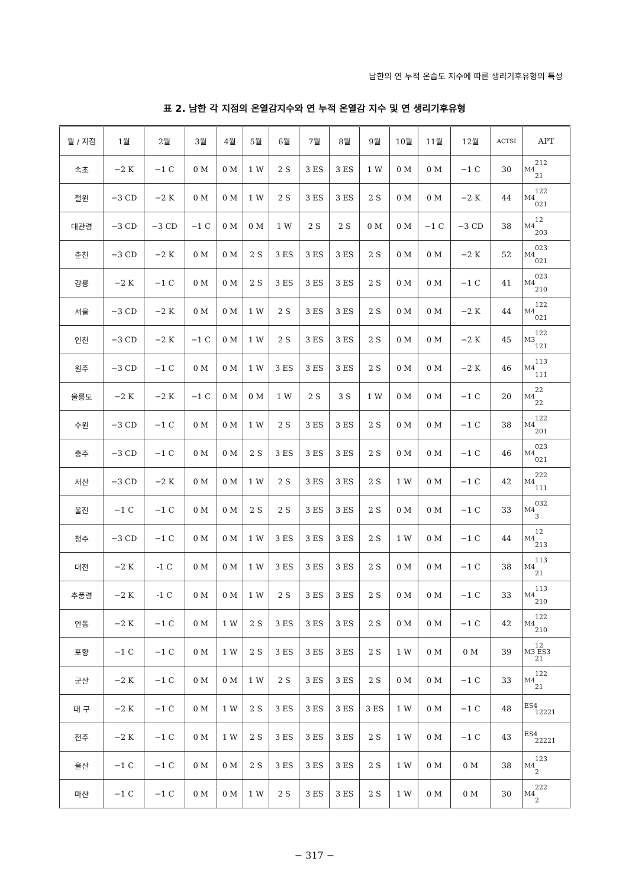남한의 연 누적 온습도 지수에 따른 생리기후유형의 특성
표 2. 남한 각 지점의 온열감지수와 연 누적 온열감 지수 및 연 생리기후유형
| 월 / 지점 | 1월 | 2월 | 3월 | 4월 | 5월 | 6월 | 7월 | 8월 | 9월 | 10월 | 11월 | 12월 | ACTSI | APT |
| --- | --- | --- | --- | --- | --- | --- | --- | --- | --- | --- | --- | --- | --- | --- |
| 속초 | −2 K | −1 C | 0 M | 0 M | 1 W | 2 S | 3 ES | 3 ES | 1 W | 0 M | 0 M | −1 C | 30 | 212 M4 21 |
| 철원 | −3 CD | −2 K | 0 M | 0 M | 1 W | 2 S | 3 ES | 3 ES | 2 S | 0 M | 0 M | −2 K | 44 | 122 M4 021 |
| 대관령 | −3 CD | −3 CD | −1 C | 0 M | 0 M | 1 W | 2 S | 2 S | 0 M | 0 M | −1 C | −3 CD | 38 | 12 M4 203 |
| 춘천 | −3 CD | −2 K | 0 M | 0 M | 2 S | 3 ES | 3 ES | 3 ES | 2 S | 0 M | 0 M | −2 K | 52 | 023 M4 021 |
| 강릉 | −2 K | −1 C | 0 M | 0 M | 2 S | 3 ES | 3 ES | 3 ES | 2 S | 0 M | 0 M | −1 C | 41 | 023 M4 210 |
| 서울 | −3 CD | −2 K | 0 M | 0 M | 1 W | 2 S | 3 ES | 3 ES | 2 S | 0 M | 0 M | −2 K | 44 | 122 M4 021 |
| 인천 | −3 CD | −2 K | −1 C | 0 M | 1 W | 2 S | 3 ES | 3 ES | 2 S | 0 M | 0 M | −2 K | 45 | 122 M3 121 |
| 원주 | −3 CD | −1 C | 0 M | 0 M | 1 W | 3 ES | 3 ES | 3 ES | 2 S | 0 M | 0 M | −2 K | 46 | 113 M4 111 |
| 울릉도 | −2 K | −2 K | −1 C | 0 M | 0 M | 1 W | 2 S | 3 S | 1 W | 0 M | 0 M | −1 C | 20 | 22 M4 22 |
| 수원 | −3 CD | −1 C | 0 M | 0 M | 1 W | 2 S | 3 ES | 3 ES | 2 S | 0 M | 0 M | −1 C | 38 | 122 M4 201 |
| 충주 | −3 CD | −1 C | 0 M | 0 M | 2 S | 3 ES | 3 ES | 3 ES | 2 S | 0 M | 0 M | −1 C | 46 | 023 M4 021 |
| 서산 | −3 CD | −2 K | 0 M | 0 M | 1 W | 2 S | 3 ES | 3 ES | 2 S | 1 W | 0 M | −1 C | 42 | 222 M4 111 |
| 울진 | −1 C | −1 C | 0 M | 0 M | 2 S | 2 S | 3 ES | 3 ES | 2 S | 0 M | 0 M | −1 C | 33 | 032 M4 3 |
| 청주 | −3 CD | −1 C | 0 M | 0 M | 1 W | 3 ES | 3 ES | 3 ES | 2 S | 1 W | 0 M | −1 C | 44 | 12 M4 213 |
| 대전 | −2 K | -1 C | 0 M | 0 M | 1 W | 3 ES | 3 ES | 3 ES | 2 S | 0 M | 0 M | −1 C | 38 | 113 M4 21 |
| 추풍령 | −2 K | -1 C | 0 M | 0 M | 1 W | 2 S | 3 ES | 3 ES | 2 S | 0 M | 0 M | −1 C | 33 | 113 M4 210 |
| 안동 | −2 K | −1 C | 0 M | 1 W | 2 S | 3 ES | 3 ES | 3 ES | 2 S | 0 M | 0 M | −1 C | 42 | 122 M4 210 |
| 포항 | −1 C | −1 C | 0 M | 1 W | 2 S | 3 ES | 3 ES | 3 ES | 2 S | 1 W | 0 M | 0 M | 39 | 12 M3 ES3 21 |
| 군산 | −2 K | −1 C | 0 M | 0 M | 1 W | 2 S | 3 ES | 3 ES | 2 S | 0 M | 0 M | −1 C | 33 | 122 M4 21 |
| 대 구 | −2 K | −1 C | 0 M | 1 W | 2 S | 3 ES | 3 ES | 3 ES | 3 ES | 1 W | 0 M | −1 C | 48 | ES4 12221 |
| 전주 | −2 K | −1 C | 0 M | 1 W | 2 S | 3 ES | 3 ES | 3 ES | 2 S | 1 W | 0 M | −1 C | 43 | ES4 22221 |
| 울산 | −1 C | −1 C | 0 M | 0 M | 2 S | 3 ES | 3 ES | 3 ES | 2 S | 1 W | 0 M | 0 M | 38 | 123 M4 2 |
| 마산 | −1 C | −1 C | 0 M | 0 M | 1 W | 2 S | 3 ES | 3 ES | 2 S | 1 W | 0 M | 0 M | 30 | 222 M4 2 |
− 317 −